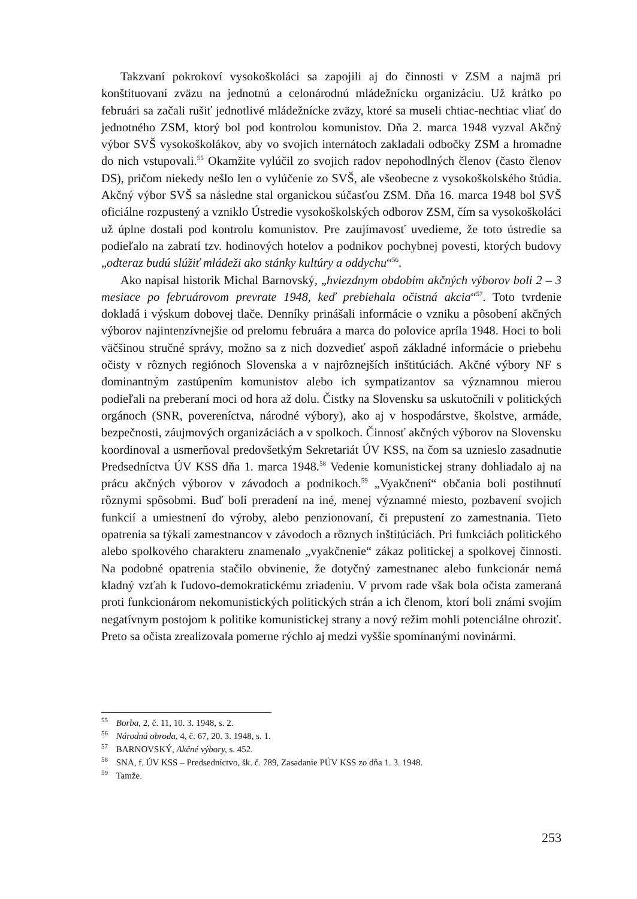Takzvaní pokrokoví vysokoškoláci sa zapojili aj do činnosti v ZSM a najmä pri konštituovaní zväzu na jednotnú a celonárodnú mládežnícku organizáciu. Už krátko po februári sa začali rušiť jednotlivé mládežnícke zväzy, ktoré sa museli chtiac-nechtiac vliať do jednotného ZSM, ktorý bol pod kontrolou komunistov. Dňa 2. marca 1948 vyzval Akčný výbor SVŠ vysokoškolákov, aby vo svojich internátoch zakladali odbočky ZSM a hromadne do nich vstupovali.<sup>55</sup> Okamžite vylúčil zo svojich radov nepohodlných členov (často členov DS), pričom niekedy nešlo len o vylúčenie zo SVŠ, ale všeobecne z vysokoškolského štúdia. Akčný výbor SVŠ sa následne stal organickou súčasťou ZSM. Dňa 16. marca 1948 bol SVŠ oficiálne rozpustený a vzniklo Ústredie vysokoškolských odborov ZSM, čím sa vysokoškoláci už úplne dostali pod kontrolu komunistov. Pre zaujímavosť uvedieme, že toto ústredie sa podieľalo na zabratí tzv. hodinových hotelov a podnikov pochybnej povesti, ktorých budovy „odteraz budú slúžiť mládeži ako stánky kultúry a oddychu“<sup>56</sup>.
Ako napísal historik Michal Barnovský, „hviezdnym obdobím akčných výborov boli 2 – 3 mesiace po februárovom prevrate 1948, keď prebiehala očistná akcia“<sup>57</sup>. Toto tvrdenie dokladá i výskum dobovej tlače. Denníky prinášali informácie o vzniku a pôsobení akčných výborov najintenzívnejšie od prelomu februára a marca do polovice apríla 1948. Hoci to boli väčšinou stručné správy, možno sa z nich dozvedieť aspoň základné informácie o priebehu očisty v rôznych regiónoch Slovenska a v najrôznejších inštitúciách. Akčné výbory NF s dominantným zastúpením komunistov alebo ich sympatizantov sa významnou mierou podieľali na preberaní moci od hora až dolu. Čistky na Slovensku sa uskutočnili v politických orgánoch (SNR, povereníctva, národné výbory), ako aj v hospodárstve, školstve, armáde, bezpečnosti, záujmových organizáciách a v spolkoch. Činnosť akčných výborov na Slovensku koordinoval a usmerňoval predovšetkým Sekretariát ÚV KSS, na čom sa uznieslo zasadnutie Predsedníctva ÚV KSS dňa 1. marca 1948.<sup>58</sup> Vedenie komunistickej strany dohliadalo aj na prácu akčných výborov v závodoch a podnikoch.<sup>59</sup> „Vyakčnení“ občania boli postihnutí rôznymi spôsobmi. Buď boli preradení na iné, menej významné miesto, pozbavení svojich funkcií a umiestnení do výroby, alebo penzionovaní, či prepustení zo zamestnania. Tieto opatrenia sa týkali zamestnancov v závodoch a rôznych inštitúciách. Pri funkciách politického alebo spolkového charakteru znamenalo „vyakčnenie“ zákaz politickej a spolkovej činnosti. Na podobné opatrenia stačilo obvinenie, že dotyčný zamestnanec alebo funkcionár nemá kladný vzťah k ľudovo-demokratickému zriadeniu. V prvom rade však bola očista zameraná proti funkcionárom nekomunistických politických strán a ich členom, ktorí boli známi svojím negatívnym postojom k politike komunistickej strany a nový režim mohli potenciálne ohroziť. Preto sa očista zrealizovala pomerne rýchlo aj medzi vyššie spomínanými novinármi.
<sup>55</sup> Borba, 2, č. 11, 10. 3. 1948, s. 2.
<sup>56</sup> Národná obroda, 4, č. 67, 20. 3. 1948, s. 1.
<sup>57</sup> BARNOVSKÝ, Akčné výbory, s. 452.
<sup>58</sup> SNA, f. ÚV KSS – Predsedníctvo, šk. č. 789, Zasadanie PÚV KSS zo dňa 1. 3. 1948.
<sup>59</sup> Tamže.
253